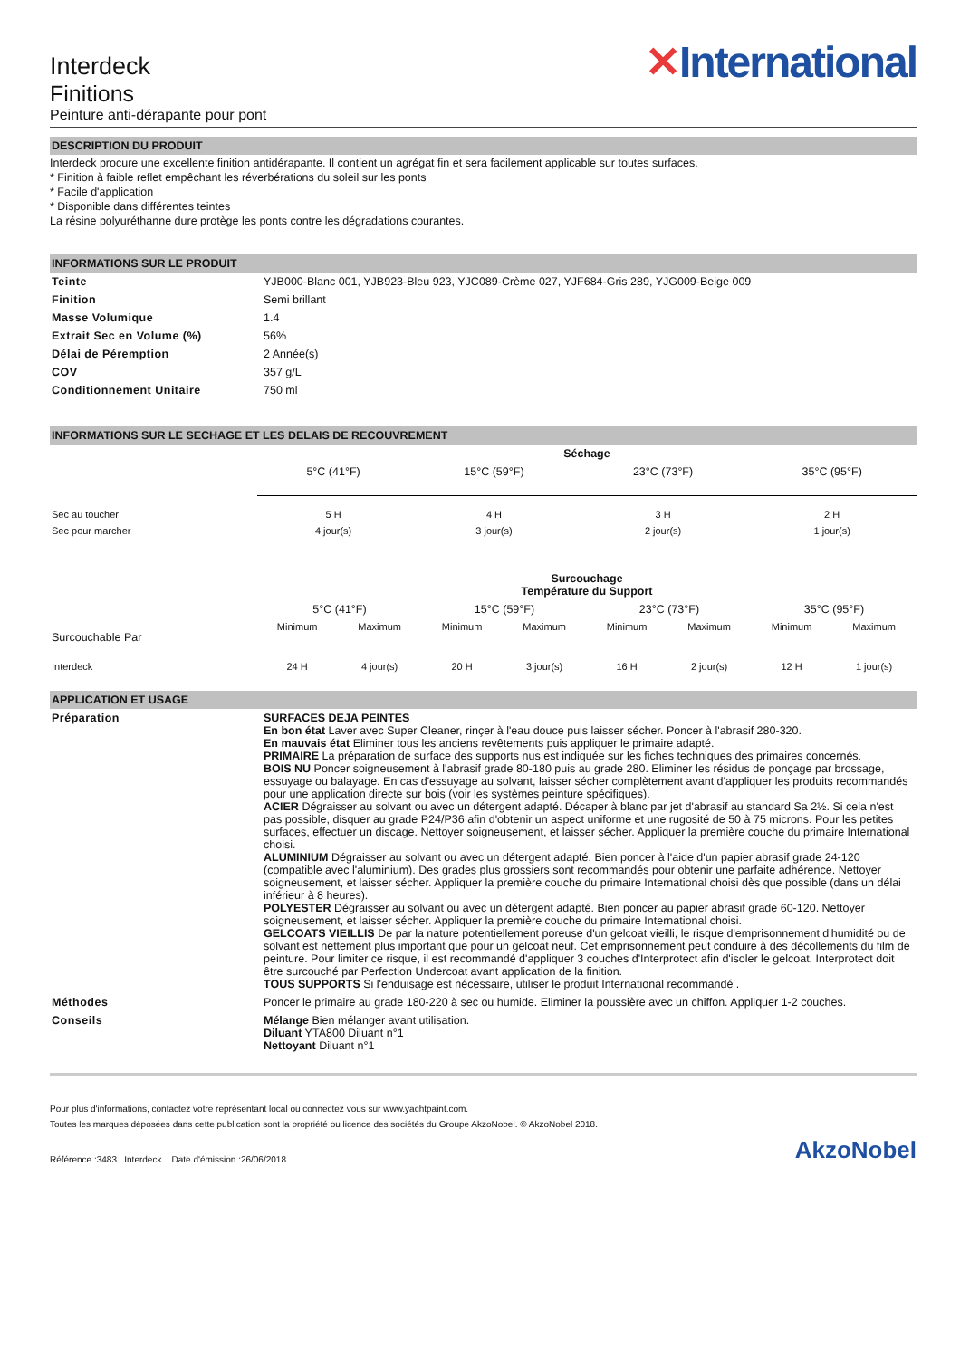Interdeck
Finitions
Peinture anti-dérapante pour pont
✕International
DESCRIPTION DU PRODUIT
Interdeck procure une excellente finition antidérapante. Il contient un agrégat fin et sera facilement applicable sur toutes surfaces.
* Finition à faible reflet empêchant les réverbérations du soleil sur les ponts
* Facile d'application
* Disponible dans différentes teintes
La résine polyuréthanne dure protège les ponts contre les dégradations courantes.
INFORMATIONS SUR LE PRODUIT
| Teinte | YJB000-Blanc 001, YJB923-Bleu 923, YJC089-Crème 027, YJF684-Gris 289, YJG009-Beige 009 |
| Finition | Semi brillant |
| Masse Volumique | 1.4 |
| Extrait Sec en Volume (%) | 56% |
| Délai de Péremption | 2 Année(s) |
| COV | 357 g/L |
| Conditionnement Unitaire | 750 ml |
INFORMATIONS SUR LE SECHAGE ET LES DELAIS DE RECOUVREMENT
| | Séchage | | | |
| | 5°C (41°F) | 15°C (59°F) | 23°C (73°F) | 35°C (95°F) |
| Sec au toucher | 5 H | 4 H | 3 H | 2 H |
| Sec pour marcher | 4 jour(s) | 3 jour(s) | 2 jour(s) | 1 jour(s) |
| | Surcouchage Température du Support | | | | | | | |
| Surcouchable Par | 5°C (41°F) | | 15°C (59°F) | | 23°C (73°F) | | 35°C (95°F) | |
| | Minimum | Maximum | Minimum | Maximum | Minimum | Maximum | Minimum | Maximum |
| Interdeck | 24 H | 4 jour(s) | 20 H | 3 jour(s) | 16 H | 2 jour(s) | 12 H | 1 jour(s) |
APPLICATION ET USAGE
| Préparation | SURFACES DEJA PEINTES En bon état Laver avec Super Cleaner, rinçer à l'eau douce puis laisser sécher. Poncer à l'abrasif 280-320. En mauvais état Eliminer tous les anciens revêtements puis appliquer le primaire adapté. PRIMAIRE La préparation de surface des supports nus est indiquée sur les fiches techniques des primaires concernés. BOIS NU Poncer soigneusement à l'abrasif grade 80-180 puis au grade 280. Eliminer les résidus de ponçage par brossage, essuyage ou balayage. En cas d'essuyage au solvant, laisser sécher complètement avant d'appliquer les produits recommandés pour une application directe sur bois (voir les systèmes peinture spécifiques). ACIER Dégraisser au solvant ou avec un détergent adapté. Décaper à blanc par jet d'abrasif au standard Sa 2½. Si cela n'est pas possible, disquer au grade P24/P36 afin d'obtenir un aspect uniforme et une rugosité de 50 à 75 microns. Pour les petites surfaces, effectuer un discage. Nettoyer soigneusement, et laisser sécher. Appliquer la première couche du primaire International choisi. ALUMINIUM Dégraisser au solvant ou avec un détergent adapté. Bien poncer à l'aide d'un papier abrasif grade 24-120 (compatible avec l'aluminium). Des grades plus grossiers sont recommandés pour obtenir une parfaite adhérence. Nettoyer soigneusement, et laisser sécher. Appliquer la première couche du primaire International choisi dès que possible (dans un délai inférieur à 8 heures). POLYESTER Dégraisser au solvant ou avec un détergent adapté. Bien poncer au papier abrasif grade 60-120. Nettoyer soigneusement, et laisser sécher. Appliquer la première couche du primaire International choisi. GELCOATS VIEILLIS De par la nature potentiellement poreuse d'un gelcoat vieilli, le risque d'emprisonnement d'humidité ou de solvant est nettement plus important que pour un gelcoat neuf. Cet emprisonnement peut conduire à des décollements du film de peinture. Pour limiter ce risque, il est recommandé d'appliquer 3 couches d'Interprotect afin d'isoler le gelcoat. Interprotect doit être surcouché par Perfection Undercoat avant application de la finition. TOUS SUPPORTS Si l'enduisage est nécessaire, utiliser le produit International recommandé . |
| Méthodes | Poncer le primaire au grade 180-220 à sec ou humide. Eliminer la poussière avec un chiffon. Appliquer 1-2 couches. |
| Conseils | Mélange Bien mélanger avant utilisation. Diluant YTA800 Diluant n°1 Nettoyant Diluant n°1 |
Pour plus d'informations, contactez votre représentant local ou connectez vous sur www.yachtpaint.com.
Toutes les marques déposées dans cette publication sont la propriété ou licence des sociétés du Groupe AkzoNobel. © AkzoNobel 2018.
Référence :3483 Interdeck Date d'émission :26/06/2018 AkzoNobel